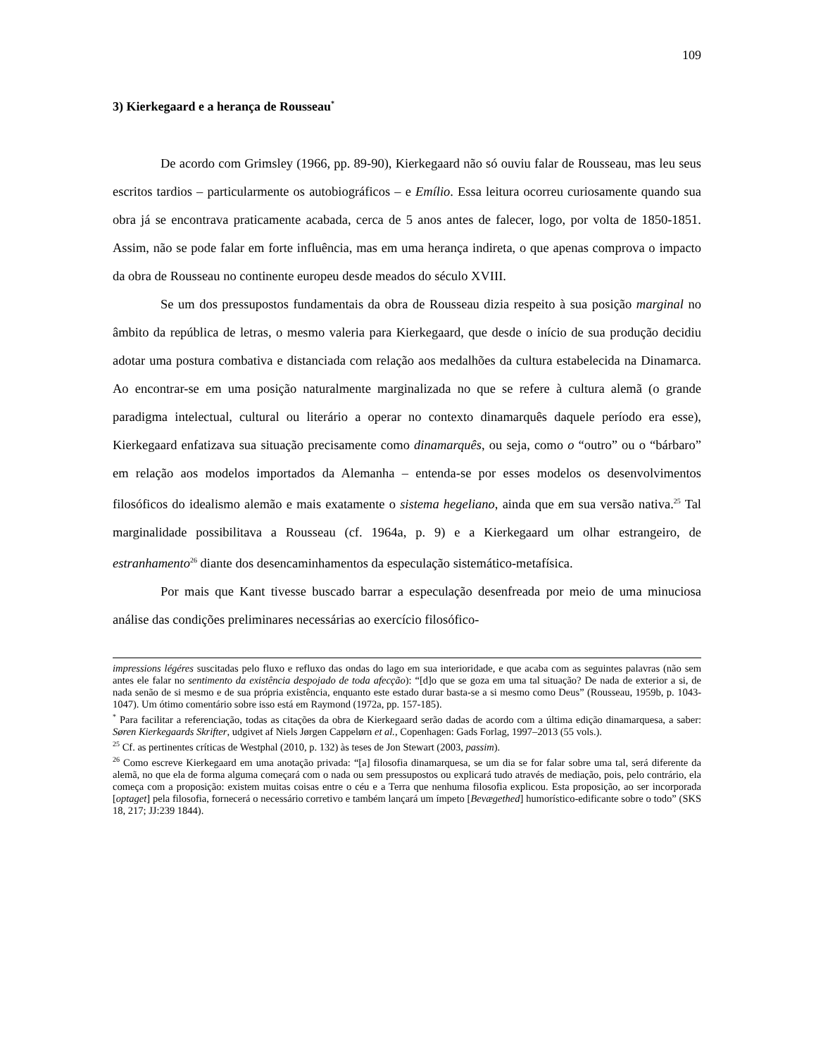109
3) Kierkegaard e a herança de Rousseau<sup>*</sup>
De acordo com Grimsley (1966, pp. 89-90), Kierkegaard não só ouviu falar de Rousseau, mas leu seus escritos tardios – particularmente os autobiográficos – e Emílio. Essa leitura ocorreu curiosamente quando sua obra já se encontrava praticamente acabada, cerca de 5 anos antes de falecer, logo, por volta de 1850-1851. Assim, não se pode falar em forte influência, mas em uma herança indireta, o que apenas comprova o impacto da obra de Rousseau no continente europeu desde meados do século XVIII.
Se um dos pressupostos fundamentais da obra de Rousseau dizia respeito à sua posição marginal no âmbito da república de letras, o mesmo valeria para Kierkegaard, que desde o início de sua produção decidiu adotar uma postura combativa e distanciada com relação aos medalhões da cultura estabelecida na Dinamarca. Ao encontrar-se em uma posição naturalmente marginalizada no que se refere à cultura alemã (o grande paradigma intelectual, cultural ou literário a operar no contexto dinamarquês daquele período era esse), Kierkegaard enfatizava sua situação precisamente como dinamarquês, ou seja, como o “outro” ou o “bárbaro” em relação aos modelos importados da Alemanha – entenda-se por esses modelos os desenvolvimentos filosóficos do idealismo alemão e mais exatamente o sistema hegeliano, ainda que em sua versão nativa.<sup>25</sup> Tal marginalidade possibilitava a Rousseau (cf. 1964a, p. 9) e a Kierkegaard um olhar estrangeiro, de estranhamento<sup>26</sup> diante dos desencaminhamentos da especulação sistemático-metafísica.
Por mais que Kant tivesse buscado barrar a especulação desenfreada por meio de uma minuciosa análise das condições preliminares necessárias ao exercício filosófico-
impressions légéres suscitadas pelo fluxo e refluxo das ondas do lago em sua interioridade, e que acaba com as seguintes palavras (não sem antes ele falar no sentimento da existência despojado de toda afecção): “[d]o que se goza em uma tal situação? De nada de exterior a si, de nada senão de si mesmo e de sua própria existência, enquanto este estado durar basta-se a si mesmo como Deus” (Rousseau, 1959b, p. 1043-1047). Um ótimo comentário sobre isso está em Raymond (1972a, pp. 157-185).
<sup>*</sup> Para facilitar a referenciação, todas as citações da obra de Kierkegaard serão dadas de acordo com a última edição dinamarquesa, a saber: Søren Kierkegaards Skrifter, udgivet af Niels Jørgen Cappelørn et al., Copenhagen: Gads Forlag, 1997–2013 (55 vols.).
<sup>25</sup> Cf. as pertinentes críticas de Westphal (2010, p. 132) às teses de Jon Stewart (2003, passim).
<sup>26</sup> Como escreve Kierkegaard em uma anotação privada: “[a] filosofia dinamarquesa, se um dia se for falar sobre uma tal, será diferente da alemã, no que ela de forma alguma começará com o nada ou sem pressupostos ou explicará tudo através de mediação, pois, pelo contrário, ela começa com a proposição: existem muitas coisas entre o céu e a Terra que nenhuma filosofia explicou. Esta proposição, ao ser incorporada [optaget] pela filosofia, fornecerá o necessário corretivo e também lançará um ímpeto [Bevægethed] humorístico-edificante sobre o todo” (SKS 18, 217; JJ:239 1844).